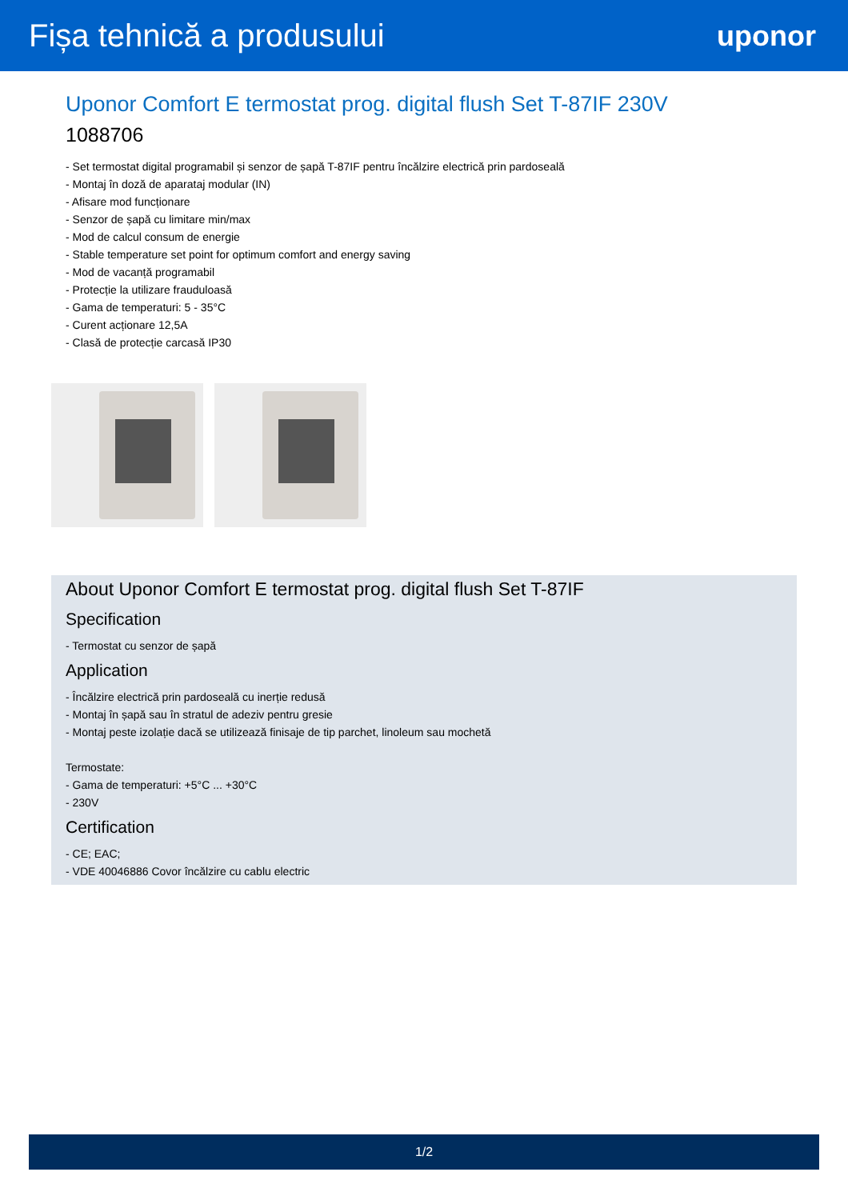Fișa tehnică a produsului uponor
Uponor Comfort E termostat prog. digital flush Set T-87IF 230V
1088706
- Set termostat digital programabil și senzor de șapă T-87IF pentru încălzire electrică prin pardoseală
- Montaj în doză de aparataj modular (IN)
- Afisare mod funcționare
- Senzor de șapă cu limitare min/max
- Mod de calcul consum de energie
- Stable temperature set point for optimum comfort and energy saving
- Mod de vacanță programabil
- Protecție la utilizare frauduloasă
- Gama de temperaturi: 5 - 35°C
- Curent acționare 12,5A
- Clasă de protecție carcasă IP30
About Uponor Comfort E termostat prog. digital flush Set T-87IF
Specification
- Termostat cu senzor de șapă
Application
- Încălzire electrică prin pardoseală cu inerție redusă
- Montaj în șapă sau în stratul de adeziv pentru gresie
- Montaj peste izolație dacă se utilizează finisaje de tip parchet, linoleum sau mochetă
Termostate:
- Gama de temperaturi: +5°C ... +30°C
- 230V
Certification
- CE; EAC;
- VDE 40046886 Covor încălzire cu cablu electric
1/2